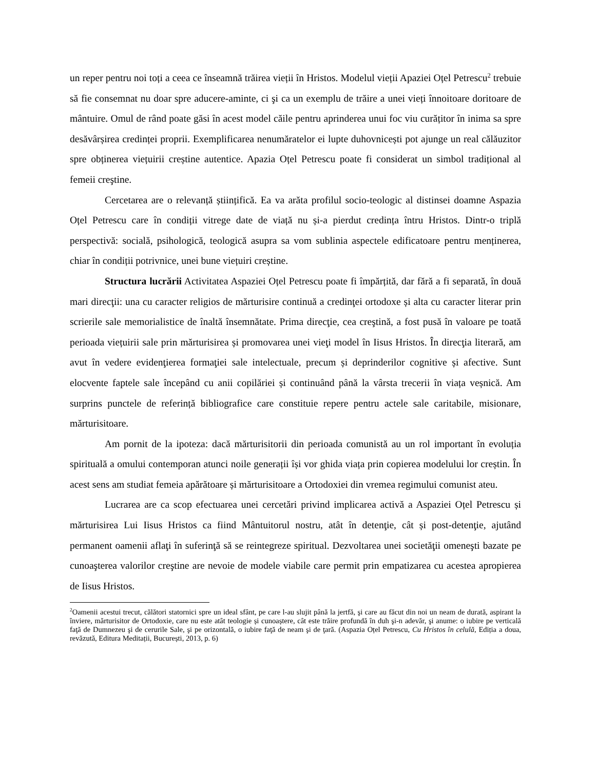un reper pentru noi toți a ceea ce înseamnă trăirea vieții în Hristos. Modelul vieții Apaziei Oțel Petrescu<sup>2</sup> trebuie să fie consemnat nu doar spre aducere-aminte, ci şi ca un exemplu de trăire a unei vieți înnoitoare doritoare de mântuire. Omul de rând poate găsi în acest model căile pentru aprinderea unui foc viu curățitor în inima sa spre desăvârșirea credinței proprii. Exemplificarea nenumăratelor ei lupte duhovnicești pot ajunge un real călăuzitor spre obținerea viețuirii creștine autentice. Apazia Oțel Petrescu poate fi considerat un simbol tradițional al femeii creştine.
Cercetarea are o relevanță științifică. Ea va arăta profilul socio-teologic al distinsei doamne Aspazia Oțel Petrescu care în condiții vitrege date de viață nu și-a pierdut credința întru Hristos. Dintr-o triplă perspectivă: socială, psihologică, teologică asupra sa vom sublinia aspectele edificatoare pentru menținerea, chiar în condiții potrivnice, unei bune viețuiri creștine.
Structura lucrării Activitatea Aspaziei Oțel Petrescu poate fi împărțită, dar fără a fi separată, în două mari direcţii: una cu caracter religios de mărturisire continuă a credinţei ortodoxe și alta cu caracter literar prin scrierile sale memorialistice de înaltă însemnătate. Prima direcţie, cea creştină, a fost pusă în valoare pe toată perioada viețuirii sale prin mărturisirea și promovarea unei vieţi model în Iisus Hristos. În direcţia literară, am avut în vedere evidenţierea formaţiei sale intelectuale, precum și deprinderilor cognitive și afective. Sunt elocvente faptele sale începând cu anii copilăriei și continuând până la vârsta trecerii în viața veșnică. Am surprins punctele de referință bibliografice care constituie repere pentru actele sale caritabile, misionare, mărturisitoare.
Am pornit de la ipoteza: dacă mărturisitorii din perioada comunistă au un rol important în evoluția spirituală a omului contemporan atunci noile generații își vor ghida viața prin copierea modelului lor creștin. În acest sens am studiat femeia apărătoare și mărturisitoare a Ortodoxiei din vremea regimului comunist ateu.
Lucrarea are ca scop efectuarea unei cercetări privind implicarea activă a Aspaziei Oțel Petrescu și mărturisirea Lui Iisus Hristos ca fiind Mântuitorul nostru, atât în detenţie, cât și post-detenţie, ajutând permanent oamenii aflaţi în suferinţă să se reintegreze spiritual. Dezvoltarea unei societăţii omeneşti bazate pe cunoaşterea valorilor creştine are nevoie de modele viabile care permit prin empatizarea cu acestea apropierea de Iisus Hristos.
<sup>2</sup> Oamenii acestui trecut, călători statornici spre un ideal sfânt, pe care l-au slujit până la jertfă, şi care au făcut din noi un neam de durată, aspirant la înviere, mărturisitor de Ortodoxie, care nu este atât teologie și cunoaștere, cât este trăire profundă în duh şi-n adevăr, şi anume: o iubire pe verticală faţă de Dumnezeu şi de cerurile Sale, şi pe orizontală, o iubire faţă de neam şi de ţară. (Aspazia Oțel Petrescu, Cu Hristos în celulă, Ediția a doua, revăzută, Editura Meditații, București, 2013, p. 6)